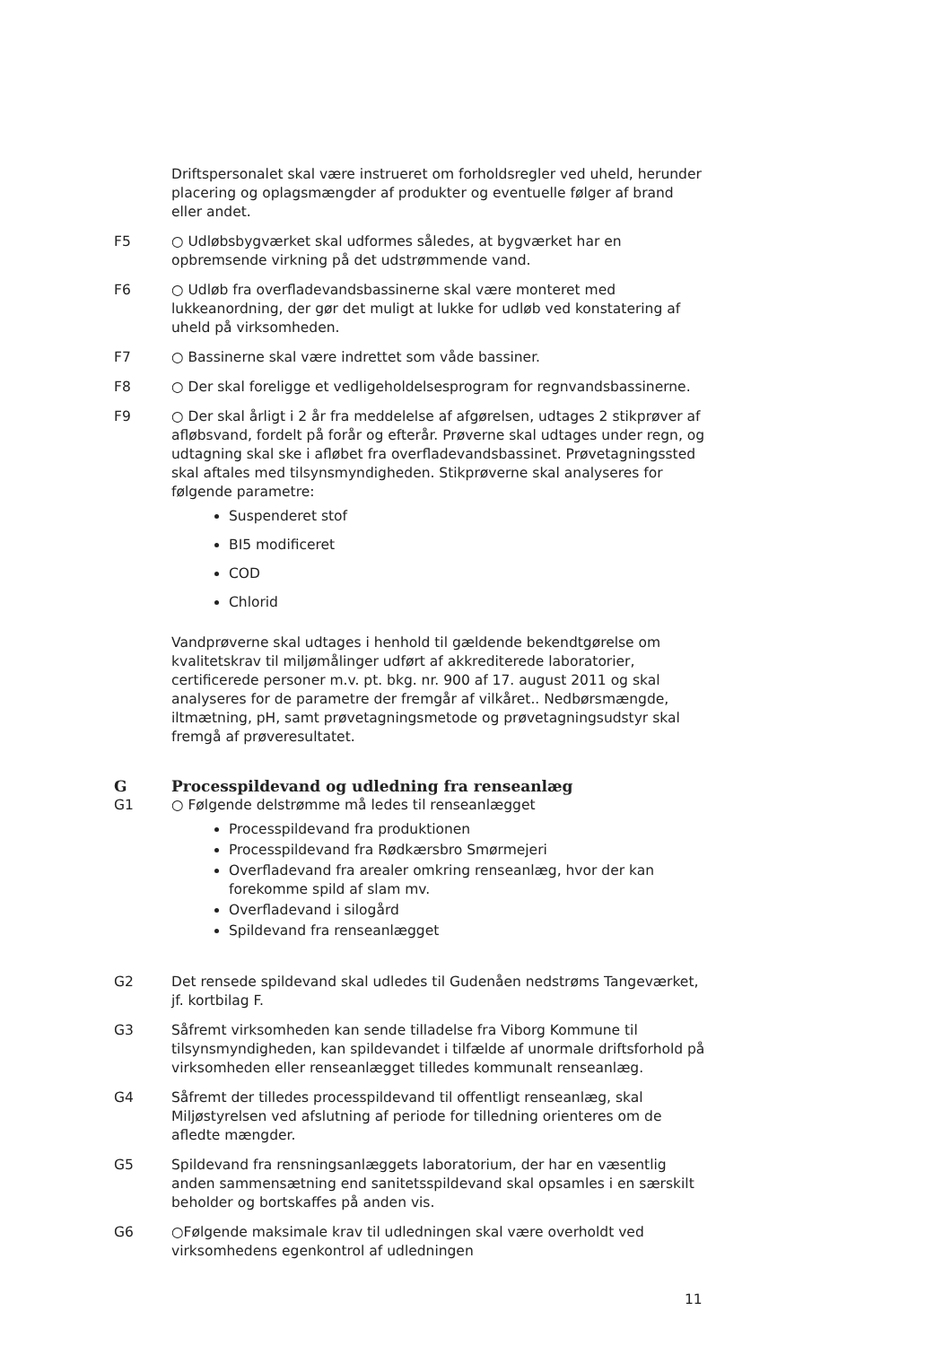Driftspersonalet skal være instrueret om forholdsregler ved uheld, herunder placering og oplagsmængder af produkter og eventuelle følger af brand eller andet.
F5 ○ Udløbsbygværket skal udformes således, at bygværket har en opbremsende virkning på det udstrømmende vand.
F6 ○ Udløb fra overfladevandsbassinerne skal være monteret med lukkeanordning, der gør det muligt at lukke for udløb ved konstatering af uheld på virksomheden.
F7 ○ Bassinerne skal være indrettet som våde bassiner.
F8 ○ Der skal foreligge et vedligeholdelsesprogram for regnvandsbassinerne.
F9 ○ Der skal årligt i 2 år fra meddelelse af afgørelsen, udtages 2 stikprøver af afløbsvand, fordelt på forår og efterår. Prøverne skal udtages under regn, og udtagning skal ske i afløbet fra overfladevandsbassinet. Prøvetagningssted skal aftales med tilsynsmyndigheden. Stikprøverne skal analyseres for følgende parametre:
Suspenderet stof
BI5 modificeret
COD
Chlorid
Vandprøverne skal udtages i henhold til gældende bekendtgørelse om kvalitetskrav til miljømålinger udført af akkrediterede laboratorier, certificerede personer m.v. pt. bkg. nr. 900 af 17. august 2011 og skal analyseres for de parametre der fremgår af vilkåret.. Nedbørsmængde, iltmætning, pH, samt prøvetagningsmetode og prøvetagningsudstyr skal fremgå af prøveresultatet.
G Processpildevand og udledning fra renseanlæg
G1 ○ Følgende delstrømme må ledes til renseanlægget
Processpildevand fra produktionen
Processpildevand fra Rødkærsbro Smørmejeri
Overfladevand fra arealer omkring renseanlæg, hvor der kan forekomme spild af slam mv.
Overfladevand i silogård
Spildevand fra renseanlægget
G2 Det rensede spildevand skal udledes til Gudenåen nedstrøms Tangeværket, jf. kortbilag F.
G3 Såfremt virksomheden kan sende tilladelse fra Viborg Kommune til tilsynsmyndigheden, kan spildevandet i tilfælde af unormale driftsforhold på virksomheden eller renseanlægget tilledes kommunalt renseanlæg.
G4 Såfremt der tilledes processpildevand til offentligt renseanlæg, skal Miljøstyrelsen ved afslutning af periode for tilledning orienteres om de afledte mængder.
G5 Spildevand fra rensningsanlæggets laboratorium, der har en væsentlig anden sammensætning end sanitetsspildevand skal opsamles i en særskilt beholder og bortskaffes på anden vis.
G6 ○Følgende maksimale krav til udledningen skal være overholdt ved virksomhedens egenkontrol af udledningen
11